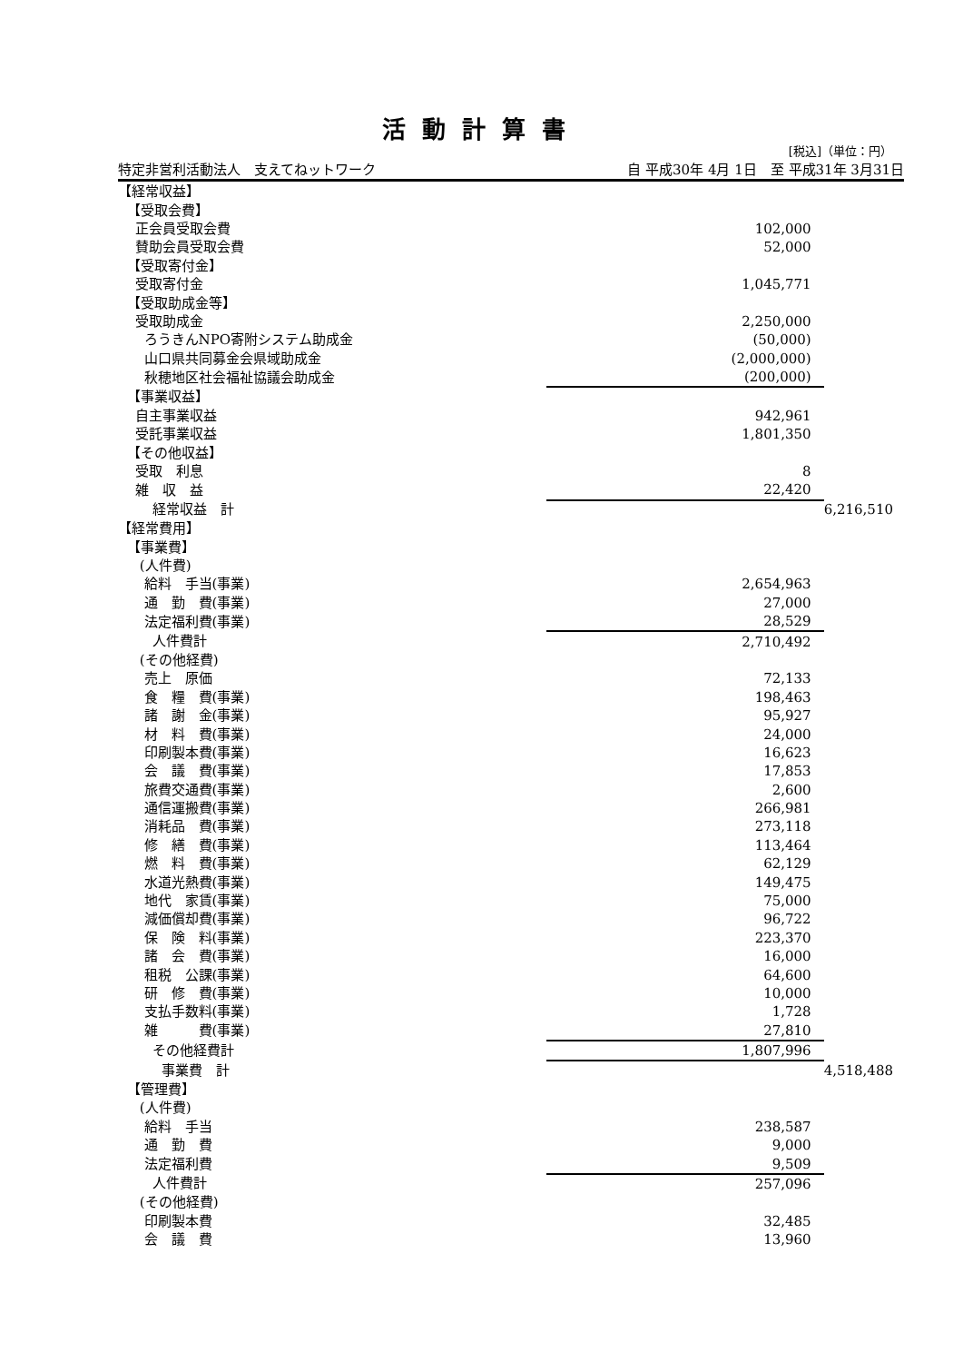活動計算書
[税込]（単位：円）
特定非営利活動法人　支えてねットワーク 自 平成30年 4月 1日　至 平成31年 3月31日
| 【経常収益】 | | |
| 【受取会費】 | | |
| 正会員受取会費 | 102,000 | |
| 賛助会員受取会費 | 52,000 | |
| 【受取寄付金】 | | |
| 受取寄付金 | 1,045,771 | |
| 【受取助成金等】 | | |
| 受取助成金 | 2,250,000 | |
| ろうきんNPO寄附システム助成金 | (50,000) | |
| 山口県共同募金会県域助成金 | (2,000,000) | |
| 秋穂地区社会福祉協議会助成金 | (200,000) | |
| 【事業収益】 | | |
| 自主事業収益 | 942,961 | |
| 受託事業収益 | 1,801,350 | |
| 【その他収益】 | | |
| 受取 利息 | 8 | |
| 雑 収 益 | 22,420 | |
| 経常収益 計 | | 6,216,510 |
| 【経常費用】 | | |
| 【事業費】 | | |
| (人件費) | | |
| 給料 手当(事業) | 2,654,963 | |
| 通 勤 費(事業) | 27,000 | |
| 法定福利費(事業) | 28,529 | |
| 人件費計 | 2,710,492 | |
| (その他経費) | | |
| 売上 原価 | 72,133 | |
| 食 糧 費(事業) | 198,463 | |
| 諸 謝 金(事業) | 95,927 | |
| 材 料 費(事業) | 24,000 | |
| 印刷製本費(事業) | 16,623 | |
| 会 議 費(事業) | 17,853 | |
| 旅費交通費(事業) | 2,600 | |
| 通信運搬費(事業) | 266,981 | |
| 消耗品 費(事業) | 273,118 | |
| 修 繕 費(事業) | 113,464 | |
| 燃 料 費(事業) | 62,129 | |
| 水道光熱費(事業) | 149,475 | |
| 地代 家賃(事業) | 75,000 | |
| 減価償却費(事業) | 96,722 | |
| 保 険 料(事業) | 223,370 | |
| 諸 会 費(事業) | 16,000 | |
| 租税 公課(事業) | 64,600 | |
| 研 修 費(事業) | 10,000 | |
| 支払手数料(事業) | 1,728 | |
| 雑 費(事業) | 27,810 | |
| その他経費計 | 1,807,996 | |
| 事業費 計 | | 4,518,488 |
| 【管理費】 | | |
| (人件費) | | |
| 給料 手当 | 238,587 | |
| 通 勤 費 | 9,000 | |
| 法定福利費 | 9,509 | |
| 人件費計 | 257,096 | |
| (その他経費) | | |
| 印刷製本費 | 32,485 | |
| 会 議 費 | 13,960 | |